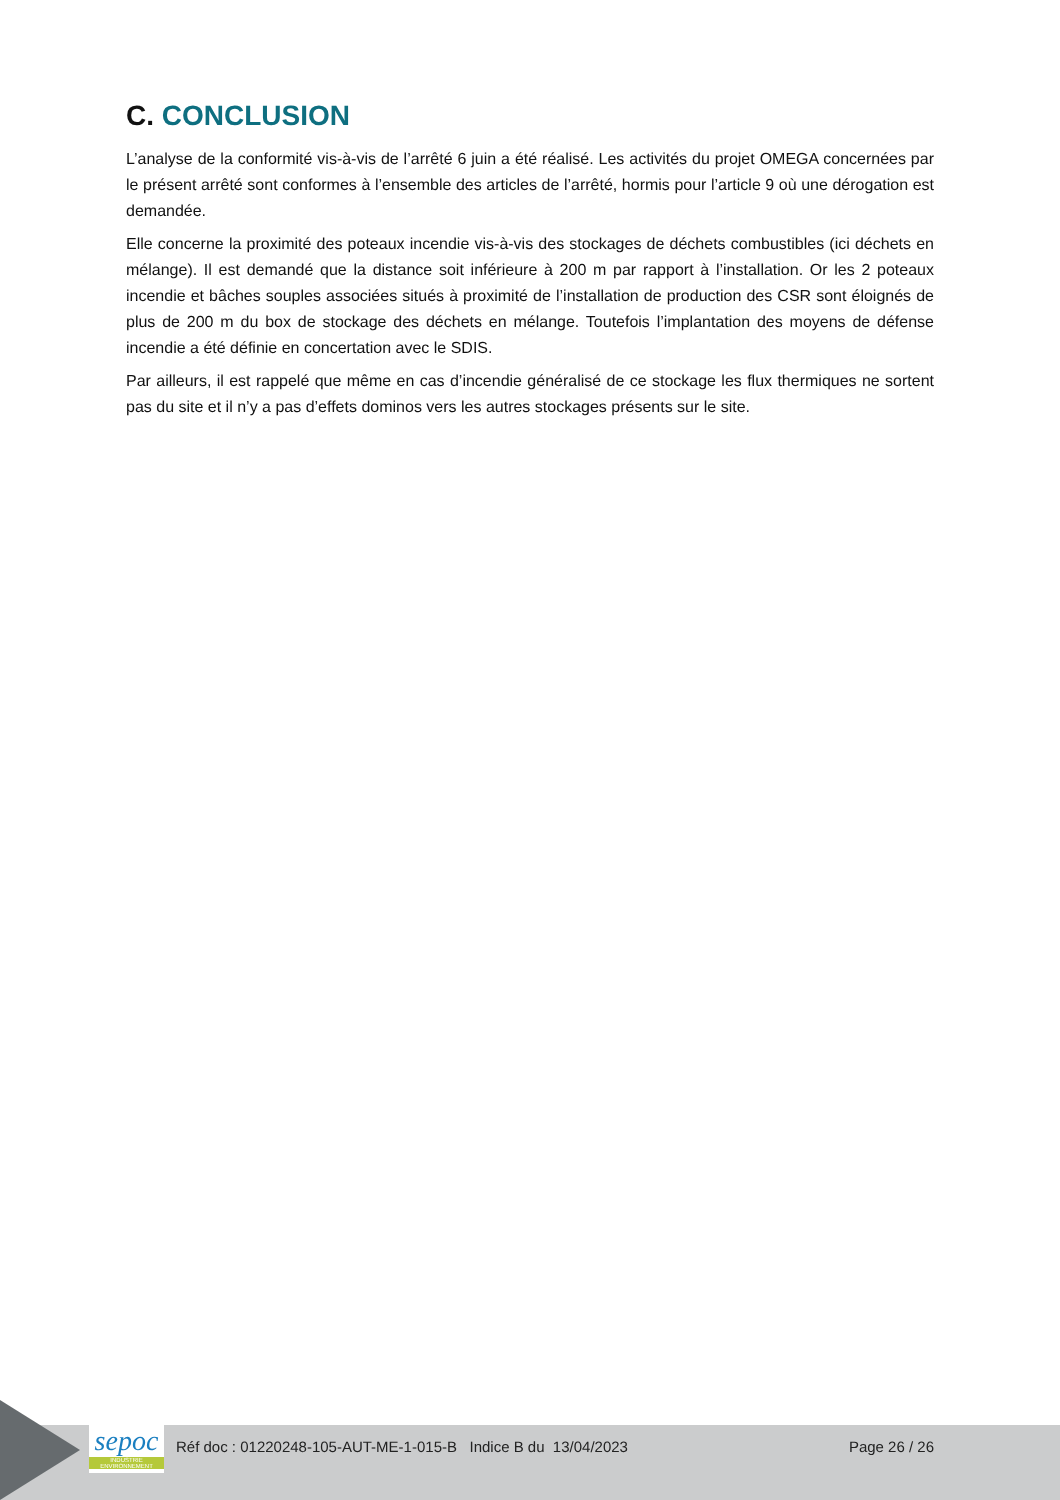C. CONCLUSION
L’analyse de la conformité vis-à-vis de l’arrêté 6 juin a été réalisé. Les activités du projet OMEGA concernées par le présent arrêté sont conformes à l’ensemble des articles de l’arrêté, hormis pour l’article 9 où une dérogation est demandée.
Elle concerne la proximité des poteaux incendie vis-à-vis des stockages de déchets combustibles (ici déchets en mélange). Il est demandé que la distance soit inférieure à 200 m par rapport à l’installation. Or les 2 poteaux incendie et bâches souples associées situés à proximité de l’installation de production des CSR sont éloignés de plus de 200 m du box de stockage des déchets en mélange. Toutefois l’implantation des moyens de défense incendie a été définie en concertation avec le SDIS.
Par ailleurs, il est rappelé que même en cas d’incendie généralisé de ce stockage les flux thermiques ne sortent pas du site et il n’y a pas d’effets dominos vers les autres stockages présents sur le site.
sepoc
INDUSTRIE ENVIRONNEMENT
Réf doc : 01220248-105-AUT-ME-1-015-B Indice B du 13/04/2023 Page 26 / 26